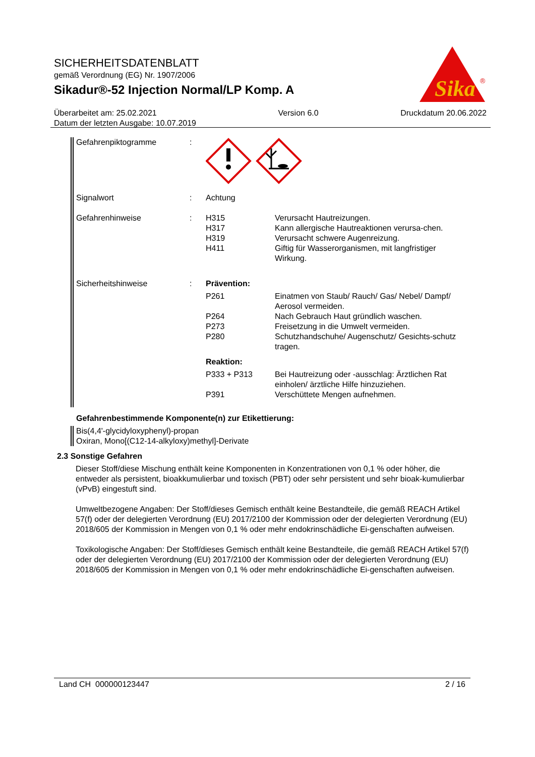SICHERHEITSDATENBLATT
gemäß Verordnung (EG) Nr. 1907/2006
Sikadur®-52 Injection Normal/LP Komp. A
Sika
®
Überarbeitet am: 25.02.2021
Datum der letzten Ausgabe: 10.07.2019
Version 6.0 Druckdatum 20.06.2022
Gefahrenpiktogramme :
Signalwort : Achtung
Gefahrenhinweise : H315 Verursacht Hautreizungen.
H317 Kann allergische Hautreaktionen verursa-chen.
H319 Verursacht schwere Augenreizung.
H411 Giftig für Wasserorganismen, mit langfristiger Wirkung.
Sicherheitshinweise : Prävention:
P261 Einatmen von Staub/ Rauch/ Gas/ Nebel/ Dampf/ Aerosol vermeiden.
P264 Nach Gebrauch Haut gründlich waschen.
P273 Freisetzung in die Umwelt vermeiden.
P280 Schutzhandschuhe/ Augenschutz/ Gesichts-schutz tragen.
Reaktion:
P333 + P313 Bei Hautreizung oder -ausschlag: Ärztlichen Rat einholen/ ärztliche Hilfe hinzuziehen.
P391 Verschüttete Mengen aufnehmen.
Gefahrenbestimmende Komponente(n) zur Etikettierung:
Bis(4,4'-glycidyloxyphenyl)-propan
Oxiran, Mono[(C12-14-alkyloxy)methyl]-Derivate
2.3 Sonstige Gefahren
Dieser Stoff/diese Mischung enthält keine Komponenten in Konzentrationen von 0,1 % oder höher, die entweder als persistent, bioakkumulierbar und toxisch (PBT) oder sehr persistent und sehr bioak-kumulierbar (vPvB) eingestuft sind.
Umweltbezogene Angaben: Der Stoff/dieses Gemisch enthält keine Bestandteile, die gemäß REACH Artikel 57(f) oder der delegierten Verordnung (EU) 2017/2100 der Kommission oder der delegierten Verordnung (EU) 2018/605 der Kommission in Mengen von 0,1 % oder mehr endokrinschädliche Ei-genschaften aufweisen.
Toxikologische Angaben: Der Stoff/dieses Gemisch enthält keine Bestandteile, die gemäß REACH Artikel 57(f) oder der delegierten Verordnung (EU) 2017/2100 der Kommission oder der delegierten Verordnung (EU) 2018/605 der Kommission in Mengen von 0,1 % oder mehr endokrinschädliche Ei-genschaften aufweisen.
Land CH 000000123447 2 / 16